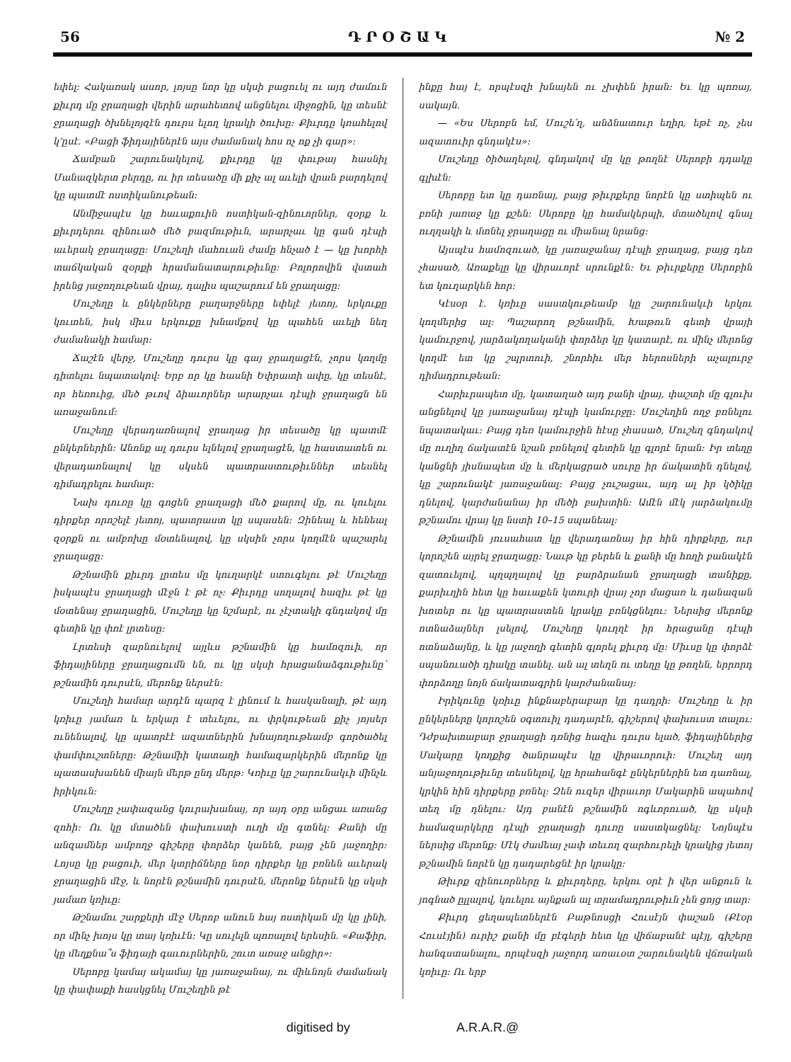56 Դ Ր Օ Շ Ա Կ № 2
եփել։ Հակառակ ասոր, լոյսը նոր կը սկսի բացուել ու այդ ժամուն քիւրդ մը ջրաղացի վերին արահետով անցնելու միջոցին, կը տեսնէ ջրաղացի ծխնելոյզէն դուրս ելող կրակի ծուխը։ Քիւրդը կռահելով կ՚ըսէ. «Բացի ֆիդայիներէն այս ժամանակ հոս ոչ ոք չի գար»։
Ճամբան շարունակելով, քիւրդը կը փութայ հասնիլ Մանազկերտ բերդը, ու իր տեսածը մի քիչ ալ աւելի վրան բարդելով կը պատմէ ոստիկանութեան։
Անմիջապէս կը հաւաքուին ոստիկան-զինուորներ, զօրք և քիւրդերու զինուած մեծ բազմութիւն, արարչաւ կը գան դէպի աւերակ ջրաղացը։ Մուշեղի մահուան ժամը հնչած է — կը խորհի տաճկական զօրքի հրամանատարութիւնը։ Բոլորովին վստահ իրենց յաջողութեան վրայ, դալիս պաշարում են ջրաղացը։
Մուշեղը և ընկերները բաղարջները եփելէ յետոյ, երկուքը կուտեն, իսկ միւս երկուքը խնամքով կը պահեն աւելի նեղ ժամանակի համար։
Ճաշէն վերջ, Մուշեղը դուրս կը գայ ջրաղացէն, չորս կողմը դիտելու նպատակով։ Երբ որ կը հասնի Եփրատի ափը, կը տեսնէ, որ հեռուից, մեծ թւով ձիաւորներ արարչաւ դէպի ջրաղացն են առաջանում։
Մուշեղը վերադառնալով ջրաղաց իր տեսածը կը պատմէ ընկերներին։ Անոնք ալ դուրս ելնելով ջրաղացէն, կը հաստատեն ու վերադառնալով կը սկսեն պատրաստութիւններ տեսնել դիմադրելու համար։
Նախ դուռը կը գոցեն ջրաղացի մեծ քարով մը, ու կուելու դիրքեր որոշելէ յետոյ, պատրաստ կը սպասեն։ Զինեալ և հենեալ զօրքն ու ամբոխը մօտենալով, կը սկսին չորս կողմէն պաշարել ջրաղացը։
Թշնամին քիւրդ լրտես մը կուղարկէ ստուգելու թէ Մուշեղը իսկապէս ջրաղացի մէջն է թէ ոչ։ Քիւրդը սողալով հազիւ թէ կը մօտենայ ջրաղացին, Մուշեղը կը նշմարէ, ու չէչտակի գնդակով մը գետին կը փռէ լրտեսը։
Լրտեսի զարնուելով այլևս թշնամին կը համոզուի, որ ֆիդայիները ջրաղացումն են, ու կը սկսի հրացանաձգութիւնը՝ թշնամին դուրսէն, մերոնք ներսէն։
Մուշեղի համար արդէն պարզ է լինում և հասկանալի, թէ այդ կռիւը յամառ և երկար է տեւելու, ու փրկութեան քիչ յոյսեր ունենալով, կը պատրէէ ազատներին խնայողութեամբ գործածել փամփուշտները։ Թշնամիի կատաղի համազարկերին մերոնք կը պատասխանեն միայն մերթ ընդ մերթ։ Կռիւը կը շարունակւի մինչև իրիկուն։
Մուշեղը չափազանց կուրախանայ, որ այդ օրը անցաւ առանց զոհի։ Ու կը մտածեն փախուստի ուղի մը գտնել։ Քանի մը անզամներ ամբողջ գիշերը փորձեր կանեն, բայց չեն յաջողիր։ Լոյսը կը բացուի, մեր կտրիճները նոր դիրքեր կը բռնեն աւերակ ջրաղացին մէջ, և նորէն թշնամին դուրսէն, մերոնք ներսէն կը սկսի յամառ կռիւը։
Թշնամու շարքերի մէջ Սերոբ անուն հայ ոստիկան մը կը լինի, որ մինչ խոյս կը տայ կռիւէն։ Կը սուլելն պոռալով երեսին. «Քաֆիր, կը մեղքնա՞ս ֆիդայի գաւուրներին, շուտ առաջ անցիր»։
Սերոբը կամայ ակամայ կը յառաջանայ, ու միևնոյն ժամանակ կը փափաքի հասկցնել Մուշեղին թէ
ինքը հայ է, որպէսզի խնայեն ու չխփեն իրան։ Եւ կը պոռայ, սակայն.
— «Ես Սերոբն եմ, Մուշե՛ղ, անձնատուր եղիր, եթէ ոչ, չես ազատուիր գնդակէս»։
Մուշեղը ծիծաղելով, գնդակով մը կը թողնէ Սերոբի դդակը գլխէն։
Սերոբը ետ կը դառնայ, բայց թիւրքերը նորէն կը ստիպեն ու բռնի յառաջ կը քշեն։ Սերոբը կը համակերպի, մտածելով գնալ ուղղակի և մտնել ջրաղացը ու միանալ նրանց։
Այսպէս համոզուած, կը յառաջանայ դէպի ջրաղաց, բայց դեռ չհասած, Առաքելը կը վիրաւորէ սրունքէն։ Եւ թիւրքերը Սերոբին ետ կուղարկեն հոր։
Կէսօր է. կռիւը սաստկութեամբ կը շարունակւի երկու կողմերից ալ։ Պաշարող թշնամին, Խաթուն գետի վրայի կամուրջով, յարձակողականի փորձեր կը կատարէ, ու մինչ մերոնց կողմէ ետ կը շպրտուի, շնորհիւ մեր հերոսների աչալուրջ դիմադրութեան։
Հարիւրապետ մը, կատաղած այդ բանի վրայ, փաշտի մը գլուխ անցնելով կը յառաջանայ դէպի կամուրջը։ Մուշեղին ողջ բռնելու նպատակաւ։ Բայց դեռ կամուրջին հէսը չհասած, Մուշեղ գնդակով մը ուղիղ ճակատէն նշան բռնելով գետին կը գլորէ նրան։ Իր տեղը կանցնի յիսնապետ մը և մերկացրած սուրը իր ճակատին դնելով, կը շարունակէ յառաջանալ։ Բայց չուշացաւ, այդ ալ իր կծիկը դնելով, կարժանանայ իր մեծի բախտին։ Ամէն մէկ յարձակումը թշնամու վրայ կը նստի 10–15 սպանեալ։
Թշնամին յուսահատ կը վերադառնայ իր հին դիրքերը, ուր կորոշեն այրել ջրաղացը։ Նաւթ կը բերեն և քանի մը հողի բանակէն զատուելով, պղպղալով կը բարձրանան ջրաղացի տանիքը, քարիւղին հետ կը հաւաքեն կտուրի վրայ չոր մացառ և դանազան խոտեր ու կը պատրաստեն կրակը բռնկցնելու։ Ներսից մերոնք ոտնաձայներ լսելով, Մուշեղը կուղղէ իր հրացանը դէպի ոտնաձայնը, և կը յաջողի գետին գլորել քիւրդ մը։ Միւսը կը փորձէ սպանուածի դիակը տանել. ան ալ տեղն ու տեղը կը թողեն, երրորդ փորձողը նոյն ճակատագրին կարժանանայ։
Իրիկունը կռիւը ինքնաբերաբար կը դադրի։ Մուշեղը և իր ընկերները կորոշեն օգտուիլ դադարէն, գիշերով փախուստ տալու։ Դժբախտաբար ջրաղացի դռնից հազիւ դուրս ելած, ֆիդայիներից Մակարը կողքից ծանրապէս կը վիրաւորուի։ Մուշեղ այդ անյաջողութիւնը տեսնելով, կը հրահանգէ ընկերներին ետ դառնալ, կրկին հին դիրքերը բռնել։ Զեն ուզեր վիրաւոր Մակարին ապահով տեղ մը դնելու։ Այդ բանէն թշնամին ոգևորուած, կը սկսի համազարկերը դէպի ջրաղացի դուռը սաստկացնել։ Նոյնպէս ներսից մերոնք։ Մէկ ժամեայ չափ տեւող զարհուրելի կրակից յետոյ թշնամին նորէն կը դադարեցնէ իր կրակը։
Թիւրք զինուորները և քիւրդերը, երկու օրէ ի վեր անքուն և յոգնած ըլլալով, կուելու այնքան ալ տրամադրութիւն չեն ցոյց տար։
Քիւրդ ցեղապետներէն Բաթնոսցի Հուսէյն փաշան (Քէօր Հուսէյին) ուրիշ քանի մը բէգերի հետ կը վիճաբանէ պէյլ, գիշերը հանգստանալու, որպէսզի յաջորդ առաւօտ շարունակեն վճռական կռիւը։ Ու երբ
digitised by A.R.A.R.@